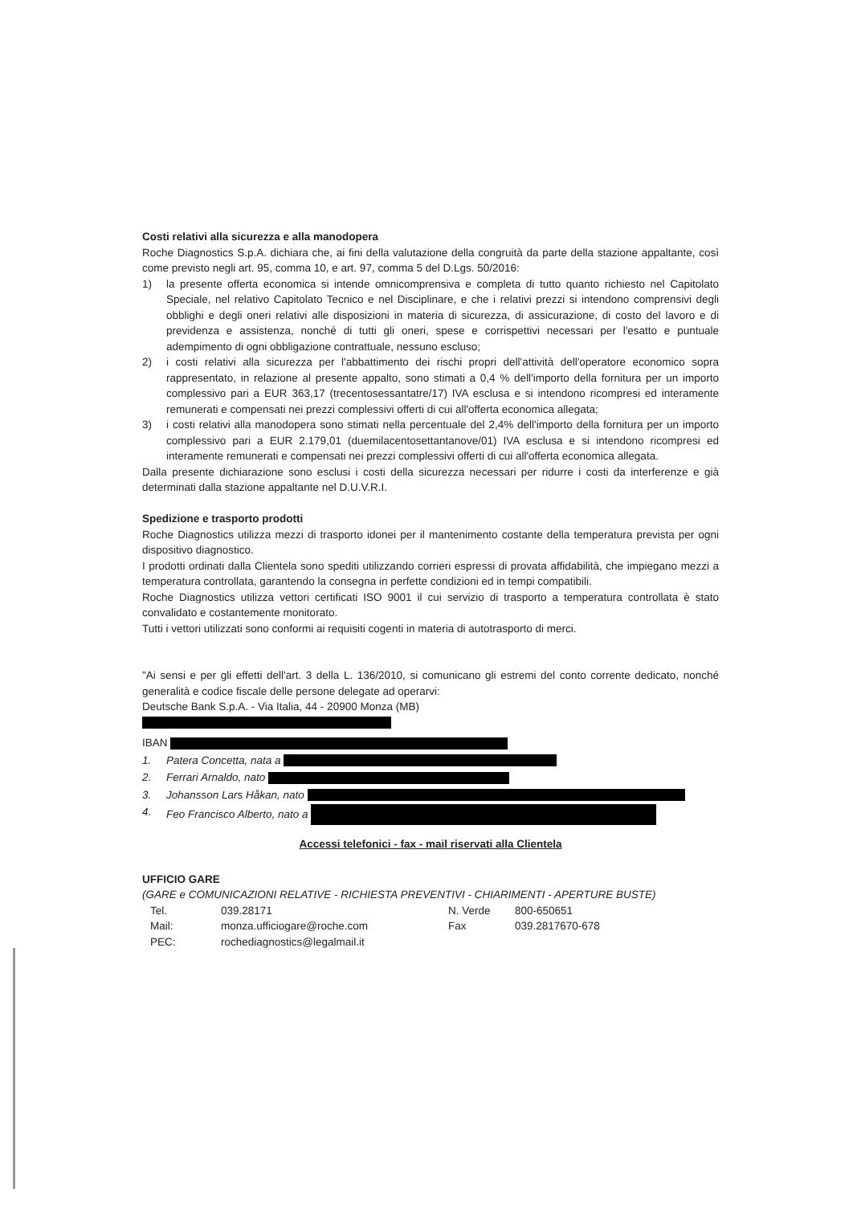Costi relativi alla sicurezza e alla manodopera
Roche Diagnostics S.p.A. dichiara che, ai fini della valutazione della congruità da parte della stazione appaltante, così come previsto negli art. 95, comma 10, e art. 97, comma 5 del D.Lgs. 50/2016:
1) la presente offerta economica si intende omnicomprensiva e completa di tutto quanto richiesto nel Capitolato Speciale, nel relativo Capitolato Tecnico e nel Disciplinare, e che i relativi prezzi si intendono comprensivi degli obblighi e degli oneri relativi alle disposizioni in materia di sicurezza, di assicurazione, di costo del lavoro e di previdenza e assistenza, nonché di tutti gli oneri, spese e corrispettivi necessari per l'esatto e puntuale adempimento di ogni obbligazione contrattuale, nessuno escluso;
2) i costi relativi alla sicurezza per l'abbattimento dei rischi propri dell'attività dell'operatore economico sopra rappresentato, in relazione al presente appalto, sono stimati a 0,4 % dell'importo della fornitura per un importo complessivo pari a EUR 363,17 (trecentosessantatre/17) IVA esclusa e si intendono ricompresi ed interamente remunerati e compensati nei prezzi complessivi offerti di cui all'offerta economica allegata;
3) i costi relativi alla manodopera sono stimati nella percentuale del 2,4% dell'importo della fornitura per un importo complessivo pari a EUR 2.179,01 (duemilacentosettantanove/01) IVA esclusa e si intendono ricompresi ed interamente remunerati e compensati nei prezzi complessivi offerti di cui all'offerta economica allegata.
Dalla presente dichiarazione sono esclusi i costi della sicurezza necessari per ridurre i costi da interferenze e già determinati dalla stazione appaltante nel D.U.V.R.I.
Spedizione e trasporto prodotti
Roche Diagnostics utilizza mezzi di trasporto idonei per il mantenimento costante della temperatura prevista per ogni dispositivo diagnostico.
I prodotti ordinati dalla Clientela sono spediti utilizzando corrieri espressi di provata affidabilità, che impiegano mezzi a temperatura controllata, garantendo la consegna in perfette condizioni ed in tempi compatibili.
Roche Diagnostics utilizza vettori certificati ISO 9001 il cui servizio di trasporto a temperatura controllata è stato convalidato e costantemente monitorato.
Tutti i vettori utilizzati sono conformi ai requisiti cogenti in materia di autotrasporto di merci.
"Ai sensi e per gli effetti dell'art. 3 della L. 136/2010, si comunicano gli estremi del conto corrente dedicato, nonché generalità e codice fiscale delle persone delegate ad operarvi:
Deutsche Bank S.p.A. - Via Italia, 44 - 20900 Monza (MB)
IBAN
1. Patera Concetta, nata a
2. Ferrari Arnaldo, nato
3. Johansson Lars Håkan, nato
4. Feo Francisco Alberto, nato a
Accessi telefonici - fax - mail riservati alla Clientela
UFFICIO GARE
(GARE e COMUNICAZIONI RELATIVE - RICHIESTA PREVENTIVI - CHIARIMENTI - APERTURE BUSTE)
| Tel. | 039.28171 | N. Verde | 800-650651 |
| Mail: | monza.ufficiogare@roche.com | Fax | 039.2817670-678 |
| PEC: | rochediagnostics@legalmail.it | | |